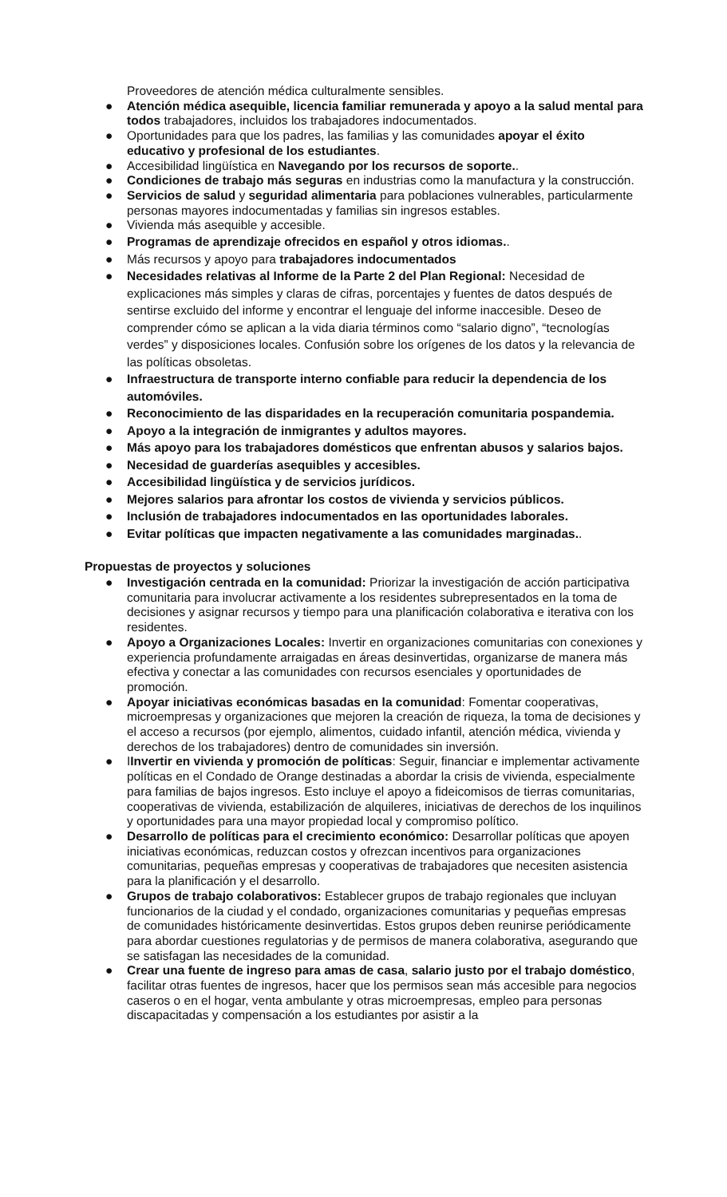Proveedores de atención médica culturalmente sensibles.
● Atención médica asequible, licencia familiar remunerada y apoyo a la salud mental para todos trabajadores, incluidos los trabajadores indocumentados.
● Oportunidades para que los padres, las familias y las comunidades apoyar el éxito educativo y profesional de los estudiantes.
● Accesibilidad lingüística en Navegando por los recursos de soporte..
● Condiciones de trabajo más seguras en industrias como la manufactura y la construcción.
● Servicios de salud y seguridad alimentaria para poblaciones vulnerables, particularmente personas mayores indocumentadas y familias sin ingresos estables.
● Vivienda más asequible y accesible.
● Programas de aprendizaje ofrecidos en español y otros idiomas..
● Más recursos y apoyo para trabajadores indocumentados
● Necesidades relativas al Informe de la Parte 2 del Plan Regional: Necesidad de explicaciones más simples y claras de cifras, porcentajes y fuentes de datos después de sentirse excluido del informe y encontrar el lenguaje del informe inaccesible. Deseo de comprender cómo se aplican a la vida diaria términos como “salario digno”, “tecnologías verdes” y disposiciones locales. Confusión sobre los orígenes de los datos y la relevancia de las políticas obsoletas.
● Infraestructura de transporte interno confiable para reducir la dependencia de los automóviles.
● Reconocimiento de las disparidades en la recuperación comunitaria pospandemia.
● Apoyo a la integración de inmigrantes y adultos mayores.
● Más apoyo para los trabajadores domésticos que enfrentan abusos y salarios bajos.
● Necesidad de guarderías asequibles y accesibles.
● Accesibilidad lingüística y de servicios jurídicos.
● Mejores salarios para afrontar los costos de vivienda y servicios públicos.
● Inclusión de trabajadores indocumentados en las oportunidades laborales.
● Evitar políticas que impacten negativamente a las comunidades marginadas..
Propuestas de proyectos y soluciones
● Investigación centrada en la comunidad: Priorizar la investigación de acción participativa comunitaria para involucrar activamente a los residentes subrepresentados en la toma de decisiones y asignar recursos y tiempo para una planificación colaborativa e iterativa con los residentes.
● Apoyo a Organizaciones Locales: Invertir en organizaciones comunitarias con conexiones y experiencia profundamente arraigadas en áreas desinvertidas, organizarse de manera más efectiva y conectar a las comunidades con recursos esenciales y oportunidades de promoción.
● Apoyar iniciativas económicas basadas en la comunidad: Fomentar cooperativas, microempresas y organizaciones que mejoren la creación de riqueza, la toma de decisiones y el acceso a recursos (por ejemplo, alimentos, cuidado infantil, atención médica, vivienda y derechos de los trabajadores) dentro de comunidades sin inversión.
● IInvertir en vivienda y promoción de políticas: Seguir, financiar e implementar activamente políticas en el Condado de Orange destinadas a abordar la crisis de vivienda, especialmente para familias de bajos ingresos. Esto incluye el apoyo a fideicomisos de tierras comunitarias, cooperativas de vivienda, estabilización de alquileres, iniciativas de derechos de los inquilinos y oportunidades para una mayor propiedad local y compromiso político.
● Desarrollo de políticas para el crecimiento económico: Desarrollar políticas que apoyen iniciativas económicas, reduzcan costos y ofrezcan incentivos para organizaciones comunitarias, pequeñas empresas y cooperativas de trabajadores que necesiten asistencia para la planificación y el desarrollo.
● Grupos de trabajo colaborativos: Establecer grupos de trabajo regionales que incluyan funcionarios de la ciudad y el condado, organizaciones comunitarias y pequeñas empresas de comunidades históricamente desinvertidas. Estos grupos deben reunirse periódicamente para abordar cuestiones regulatorias y de permisos de manera colaborativa, asegurando que se satisfagan las necesidades de la comunidad.
● Crear una fuente de ingreso para amas de casa, salario justo por el trabajo doméstico, facilitar otras fuentes de ingresos, hacer que los permisos sean más accesible para negocios caseros o en el hogar, venta ambulante y otras microempresas, empleo para personas discapacitadas y compensación a los estudiantes por asistir a la